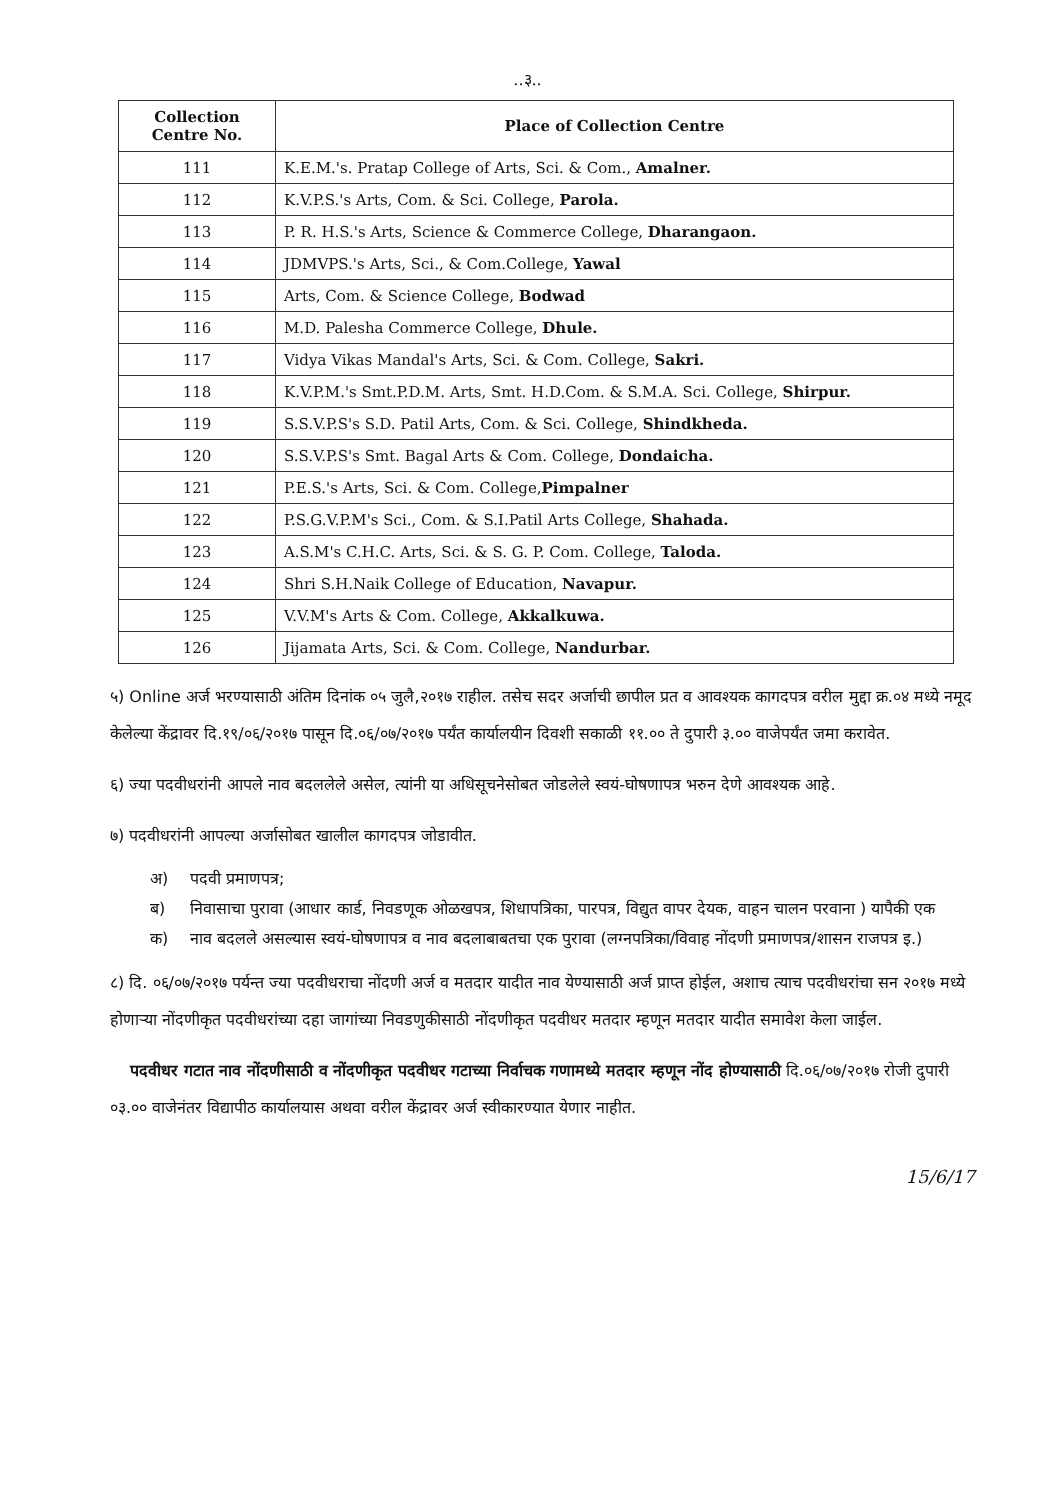..३..
| Collection Centre No. | Place of Collection Centre |
| --- | --- |
| 111 | K.E.M.'s. Pratap College of Arts, Sci. & Com., Amalner. |
| 112 | K.V.P.S.'s Arts, Com. & Sci. College, Parola. |
| 113 | P. R. H.S.'s Arts, Science & Commerce College, Dharangaon. |
| 114 | JDMVPS.'s Arts, Sci., & Com.College, Yawal |
| 115 | Arts, Com. & Science College, Bodwad |
| 116 | M.D. Palesha Commerce College, Dhule. |
| 117 | Vidya Vikas Mandal's Arts, Sci. & Com. College, Sakri. |
| 118 | K.V.P.M.'s Smt.P.D.M. Arts, Smt. H.D.Com. & S.M.A. Sci. College, Shirpur. |
| 119 | S.S.V.P.S's S.D. Patil Arts, Com. & Sci. College, Shindkheda. |
| 120 | S.S.V.P.S's Smt. Bagal Arts & Com. College, Dondaicha. |
| 121 | P.E.S.'s Arts, Sci. & Com. College, Pimpalner |
| 122 | P.S.G.V.P.M's Sci., Com. & S.I.Patil Arts College, Shahada. |
| 123 | A.S.M's C.H.C. Arts, Sci. & S. G. P. Com. College, Taloda. |
| 124 | Shri S.H.Naik College of Education, Navapur. |
| 125 | V.V.M's Arts & Com. College, Akkalkuwa. |
| 126 | Jijamata Arts, Sci. & Com. College, Nandurbar. |
५) Online अर्ज भरण्यासाठी अंतिम दिनांक ०५ जुलै,२०१७ राहील. तसेच सदर अर्जाची छापील प्रत व आवश्यक कागदपत्र वरील मुद्दा क्र.०४ मध्ये नमूद केलेल्या केंद्रावर दि.१९/०६/२०१७ पासून दि.०६/०७/२०१७ पर्यंत कार्यालयीन दिवशी सकाळी ११.०० ते दुपारी ३.०० वाजेपर्यंत जमा करावेत.
६) ज्या पदवीधरांनी आपले नाव बदललेले असेल, त्यांनी या अधिसूचनेसोबत जोडलेले स्वयं-घोषणापत्र भरुन देणे आवश्यक आहे.
७) पदवीधरांनी आपल्या अर्जासोबत खालील कागदपत्र जोडावीत.
अ) पदवी प्रमाणपत्र;
ब) निवासाचा पुरावा (आधार कार्ड, निवडणूक ओळखपत्र, शिधापत्रिका, पारपत्र, विद्युत वापर देयक, वाहन चालन परवाना ) यापैकी एक
क) नाव बदलले असल्यास स्वयं-घोषणापत्र व नाव बदलाबाबतचा एक पुरावा (लग्नपत्रिका/विवाह नोंदणी प्रमाणपत्र/शासन राजपत्र इ.)
८) दि. ०६/०७/२०१७ पर्यन्त ज्या पदवीधराचा नोंदणी अर्ज व मतदार यादीत नाव येण्यासाठी अर्ज प्राप्त होईल, अशाच त्याच पदवीधरांचा सन २०१७ मध्ये होणाऱ्या नोंदणीकृत पदवीधरांच्या दहा जागांच्या निवडणुकीसाठी नोंदणीकृत पदवीधर मतदार म्हणून मतदार यादीत समावेश केला जाईल.
पदवीधर गटात नाव नोंदणीसाठी व नोंदणीकृत पदवीधर गटाच्या निर्वाचक गणामध्ये मतदार म्हणून नोंद होण्यासाठी दि.०६/०७/२०१७ रोजी दुपारी ०३.०० वाजेनंतर विद्यापीठ कार्यालयास अथवा वरील केंद्रावर अर्ज स्वीकारण्यात येणार नाहीत.
15/6/17